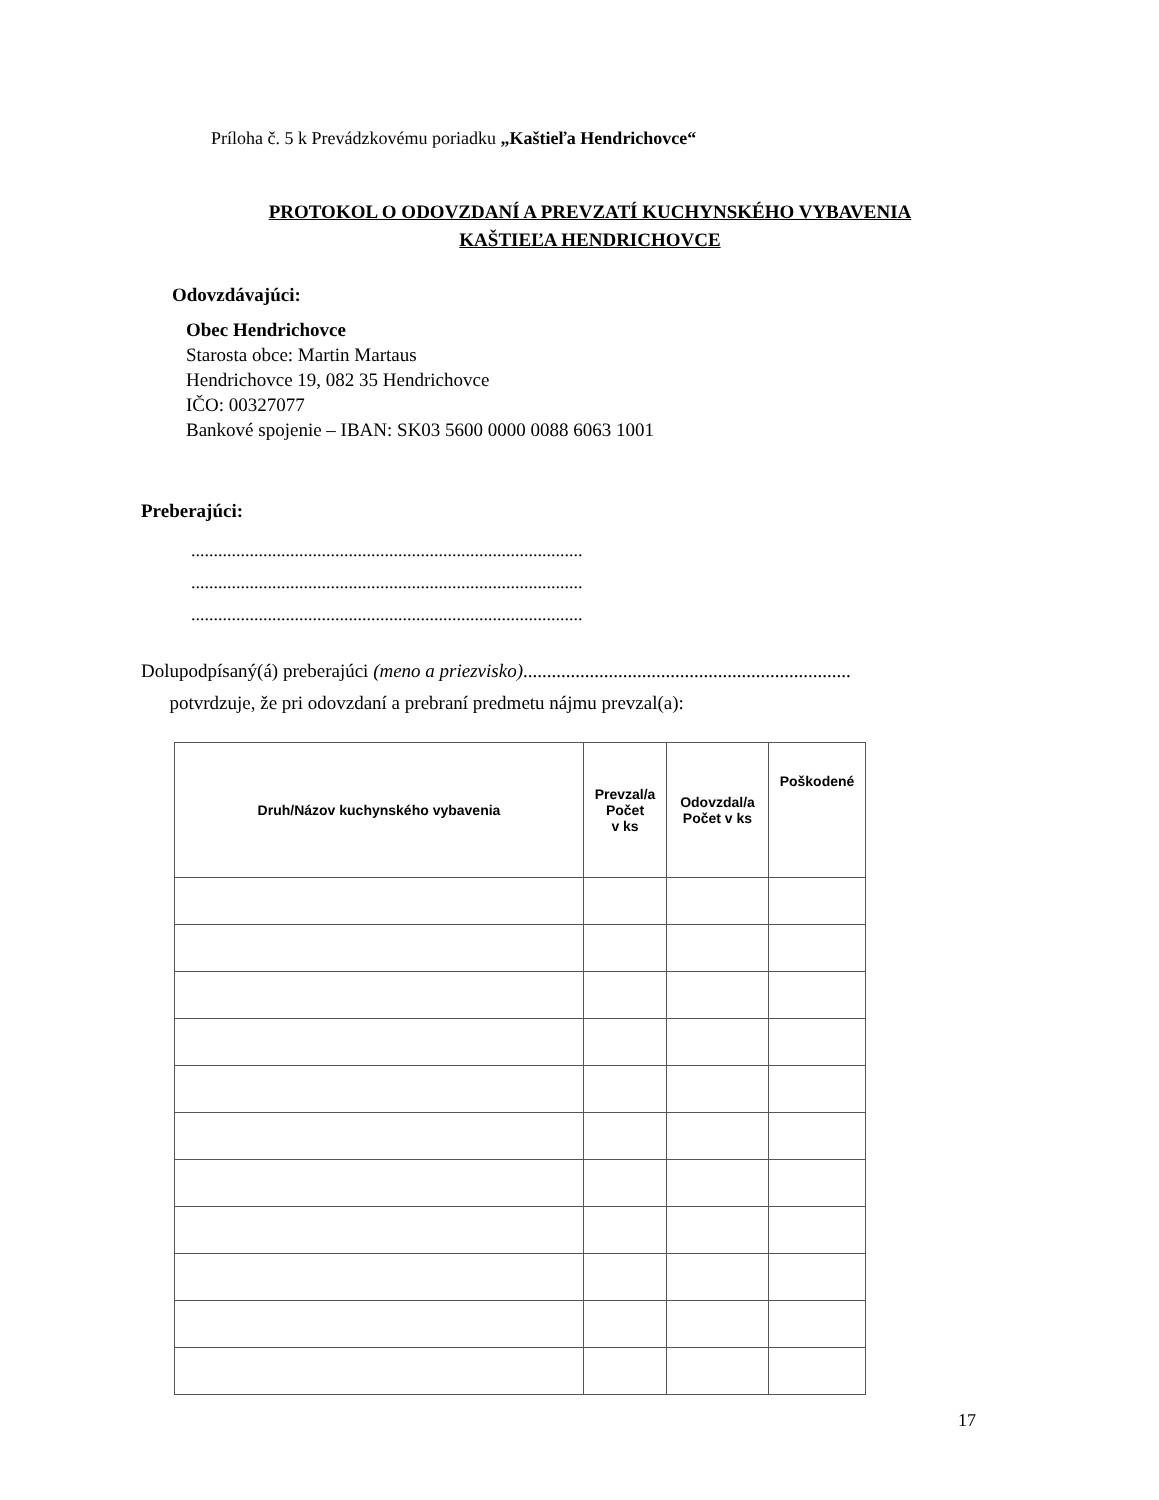Príloha č. 5 k Prevádzkovému poriadku „Kaštieľa Hendrichovce“
PROTOKOL O ODOVZDANÍ A PREVZATÍ KUCHYNSKÉHO VYBAVENIA
KAŠTIEĽA HENDRICHOVCE
Odovzdávajúci:
Obec Hendrichovce
Starosta obce: Martin Martaus
Hendrichovce 19, 082 35 Hendrichovce
IČO: 00327077
Bankové spojenie – IBAN: SK03 5600 0000 0088 6063 1001
Preberajúci:
.......................................................................................
.......................................................................................
.......................................................................................
Dolupodpísaný(á) preberajúci (meno a priezvisko).....................................................................
potvrdzuje, že pri odovzdaní a prebraní predmetu nájmu prevzal(a):
| Druh/Názov kuchynského vybavenia | Prevzal/a Počet v ks | Odovzdal/a Počet v ks | Poškodené |
| --- | --- | --- | --- |
17